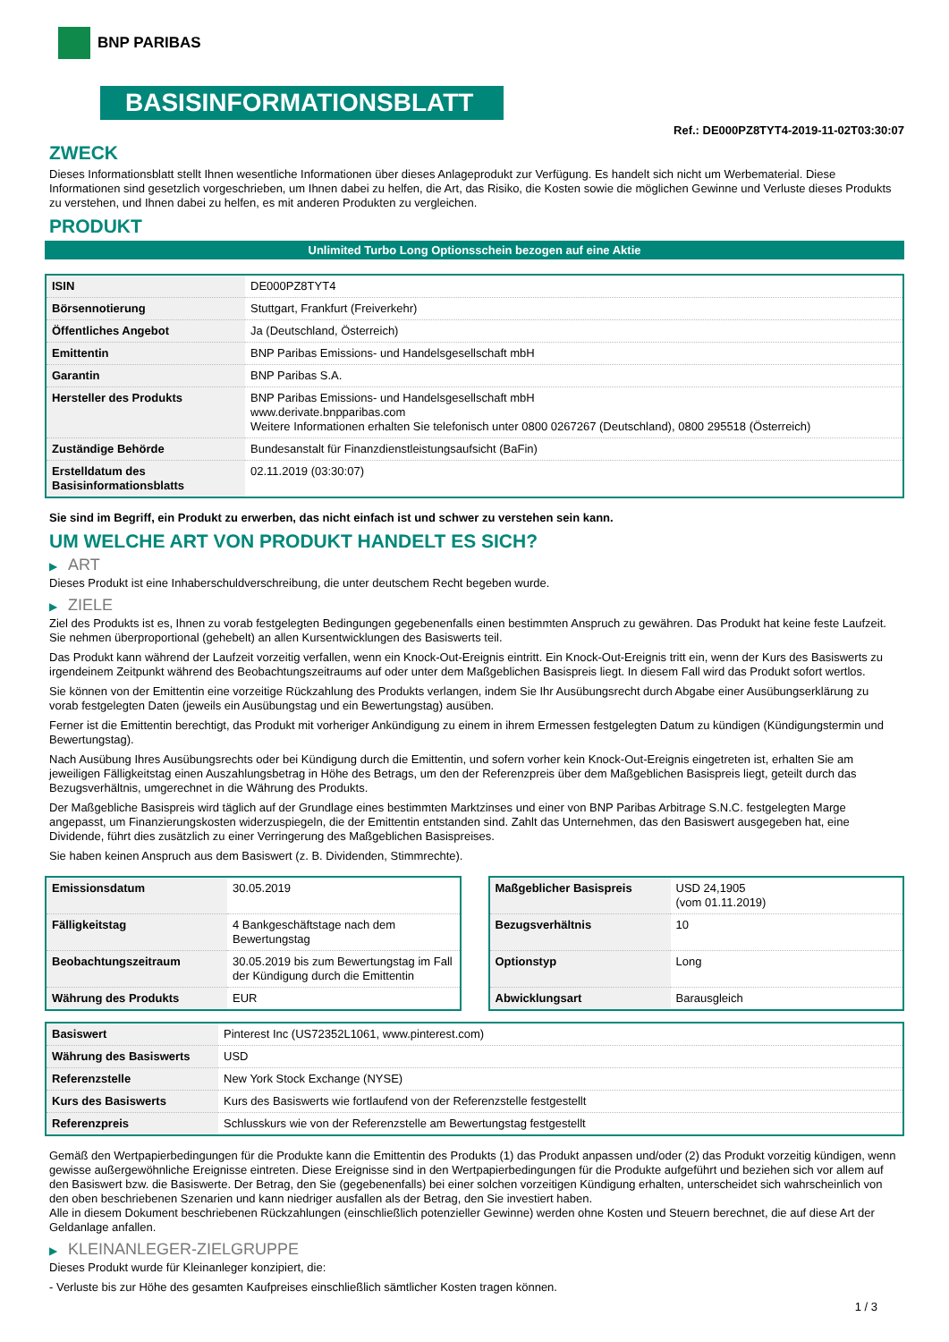BNP PARIBAS
BASISINFORMATIONSBLATT
Ref.: DE000PZ8TYT4-2019-11-02T03:30:07
ZWECK
Dieses Informationsblatt stellt Ihnen wesentliche Informationen über dieses Anlageprodukt zur Verfügung. Es handelt sich nicht um Werbematerial. Diese Informationen sind gesetzlich vorgeschrieben, um Ihnen dabei zu helfen, die Art, das Risiko, die Kosten sowie die möglichen Gewinne und Verluste dieses Produkts zu verstehen, und Ihnen dabei zu helfen, es mit anderen Produkten zu vergleichen.
PRODUKT
Unlimited Turbo Long Optionsschein bezogen auf eine Aktie
| ISIN | DE000PZ8TYT4 |
| Börsennotierung | Stuttgart, Frankfurt (Freiverkehr) |
| Öffentliches Angebot | Ja (Deutschland, Österreich) |
| Emittentin | BNP Paribas Emissions- und Handelsgesellschaft mbH |
| Garantin | BNP Paribas S.A. |
| Hersteller des Produkts | BNP Paribas Emissions- und Handelsgesellschaft mbH www.derivate.bnpparibas.com Weitere Informationen erhalten Sie telefonisch unter 0800 0267267 (Deutschland), 0800 295518 (Österreich) |
| Zuständige Behörde | Bundesanstalt für Finanzdienstleistungsaufsicht (BaFin) |
| Erstelldatum des Basisinformationsblatts | 02.11.2019 (03:30:07) |
Sie sind im Begriff, ein Produkt zu erwerben, das nicht einfach ist und schwer zu verstehen sein kann.
UM WELCHE ART VON PRODUKT HANDELT ES SICH?
▶ ART
Dieses Produkt ist eine Inhaberschuldverschreibung, die unter deutschem Recht begeben wurde.
▶ ZIELE
Ziel des Produkts ist es, Ihnen zu vorab festgelegten Bedingungen gegebenenfalls einen bestimmten Anspruch zu gewähren. Das Produkt hat keine feste Laufzeit. Sie nehmen überproportional (gehebelt) an allen Kursentwicklungen des Basiswerts teil.
Das Produkt kann während der Laufzeit vorzeitig verfallen, wenn ein Knock-Out-Ereignis eintritt. Ein Knock-Out-Ereignis tritt ein, wenn der Kurs des Basiswerts zu irgendeinem Zeitpunkt während des Beobachtungszeitraums auf oder unter dem Maßgeblichen Basispreis liegt. In diesem Fall wird das Produkt sofort wertlos.
Sie können von der Emittentin eine vorzeitige Rückzahlung des Produkts verlangen, indem Sie Ihr Ausübungsrecht durch Abgabe einer Ausübungserklärung zu vorab festgelegten Daten (jeweils ein Ausübungstag und ein Bewertungstag) ausüben.
Ferner ist die Emittentin berechtigt, das Produkt mit vorheriger Ankündigung zu einem in ihrem Ermessen festgelegten Datum zu kündigen (Kündigungstermin und Bewertungstag).
Nach Ausübung Ihres Ausübungsrechts oder bei Kündigung durch die Emittentin, und sofern vorher kein Knock-Out-Ereignis eingetreten ist, erhalten Sie am jeweiligen Fälligkeitstag einen Auszahlungsbetrag in Höhe des Betrags, um den der Referenzpreis über dem Maßgeblichen Basispreis liegt, geteilt durch das Bezugsverhältnis, umgerechnet in die Währung des Produkts.
Der Maßgebliche Basispreis wird täglich auf der Grundlage eines bestimmten Marktzinses und einer von BNP Paribas Arbitrage S.N.C. festgelegten Marge angepasst, um Finanzierungskosten widerzuspiegeln, die der Emittentin entstanden sind. Zahlt das Unternehmen, das den Basiswert ausgegeben hat, eine Dividende, führt dies zusätzlich zu einer Verringerung des Maßgeblichen Basispreises.
Sie haben keinen Anspruch aus dem Basiswert (z. B. Dividenden, Stimmrechte).
| Emissionsdatum | 30.05.2019 |
| Fälligkeitstag | 4 Bankgeschäftstage nach dem Bewertungstag |
| Beobachtungszeitraum | 30.05.2019 bis zum Bewertungstag im Fall der Kündigung durch die Emittentin |
| Währung des Produkts | EUR |
| Maßgeblicher Basispreis | USD 24,1905 (vom 01.11.2019) |
| Bezugsverhältnis | 10 |
| Optionstyp | Long |
| Abwicklungsart | Barausgleich |
| Basiswert | Pinterest Inc (US72352L1061, www.pinterest.com) |
| Währung des Basiswerts | USD |
| Referenzstelle | New York Stock Exchange (NYSE) |
| Kurs des Basiswerts | Kurs des Basiswerts wie fortlaufend von der Referenzstelle festgestellt |
| Referenzpreis | Schlusskurs wie von der Referenzstelle am Bewertungstag festgestellt |
Gemäß den Wertpapierbedingungen für die Produkte kann die Emittentin des Produkts (1) das Produkt anpassen und/oder (2) das Produkt vorzeitig kündigen, wenn gewisse außergewöhnliche Ereignisse eintreten. Diese Ereignisse sind in den Wertpapierbedingungen für die Produkte aufgeführt und beziehen sich vor allem auf den Basiswert bzw. die Basiswerte. Der Betrag, den Sie (gegebenenfalls) bei einer solchen vorzeitigen Kündigung erhalten, unterscheidet sich wahrscheinlich von den oben beschriebenen Szenarien und kann niedriger ausfallen als der Betrag, den Sie investiert haben.
Alle in diesem Dokument beschriebenen Rückzahlungen (einschließlich potenzieller Gewinne) werden ohne Kosten und Steuern berechnet, die auf diese Art der Geldanlage anfallen.
▶ KLEINANLEGER-ZIELGRUPPE
Dieses Produkt wurde für Kleinanleger konzipiert, die:
- Verluste bis zur Höhe des gesamten Kaufpreises einschließlich sämtlicher Kosten tragen können.
1 / 3